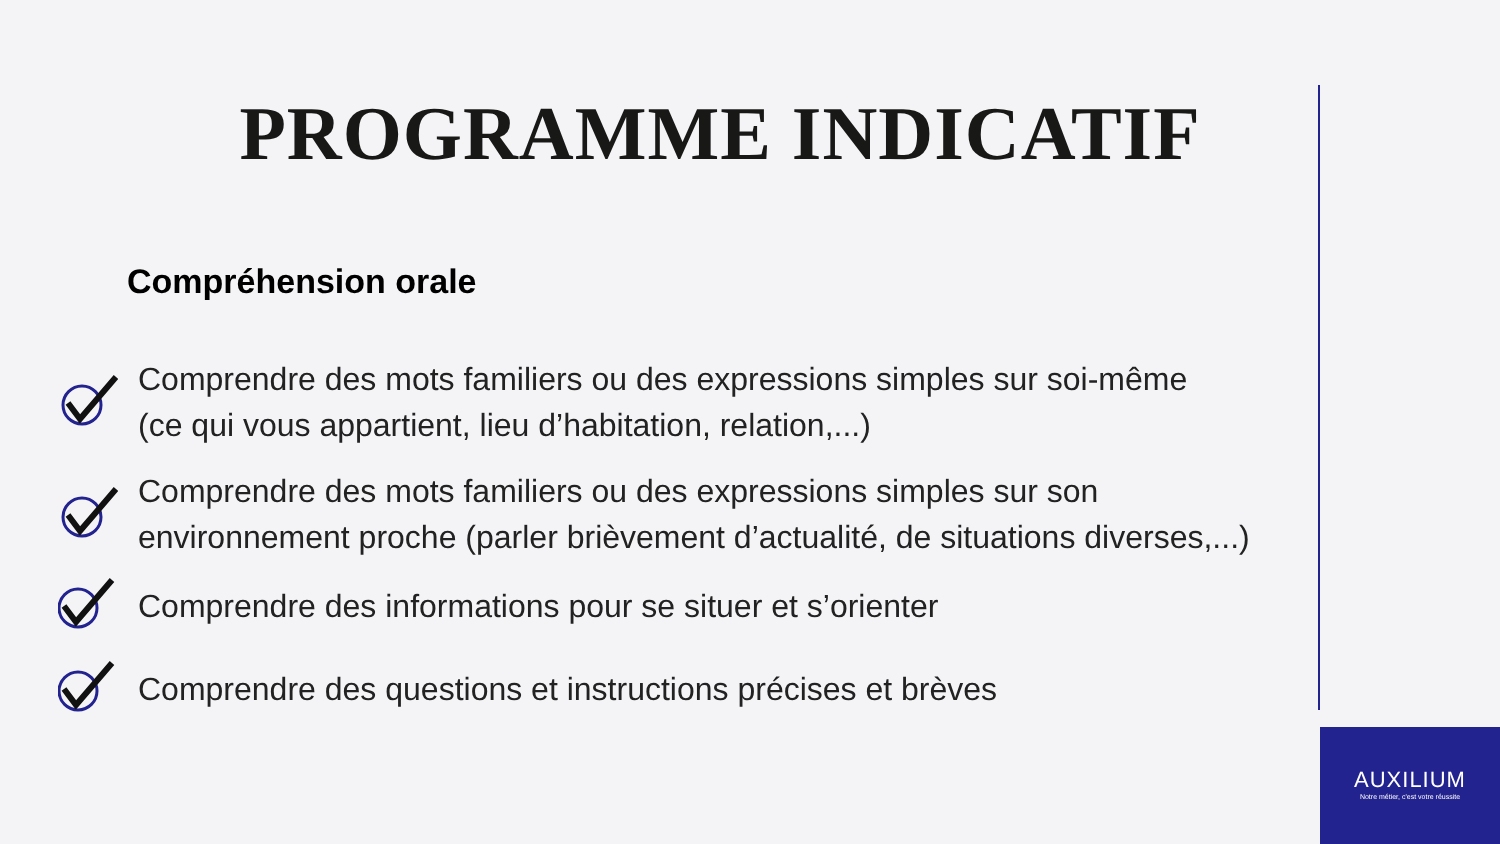PROGRAMME INDICATIF
Compréhension orale
Comprendre des mots familiers ou des expressions simples sur soi-même
(ce qui vous appartient, lieu d’habitation, relation,...)
Comprendre des mots familiers ou des expressions simples sur son environnement proche (parler brièvement d’actualité, de situations diverses,...)
Comprendre des informations pour se situer et s’orienter
Comprendre des questions et instructions précises et brèves
AUXILIUM
Notre métier, c'est votre réussite